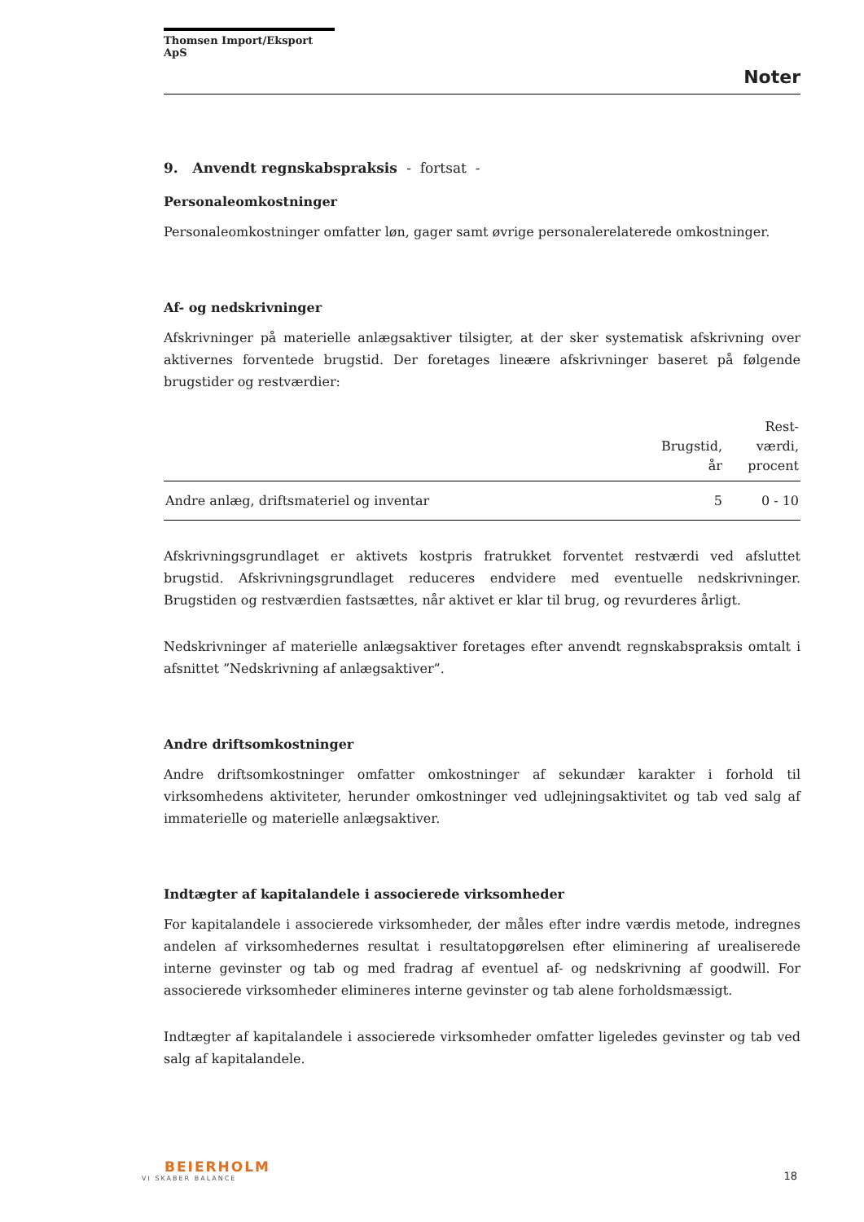Thomsen Import/Eksport ApS
Noter
9. Anvendt regnskabspraksis - fortsat -
Personaleomkostninger
Personaleomkostninger omfatter løn, gager samt øvrige personalerelaterede omkostninger.
Af- og nedskrivninger
Afskrivninger på materielle anlægsaktiver tilsigter, at der sker systematisk afskrivning over aktivernes forventede brugstid. Der foretages lineære afskrivninger baseret på følgende brugstider og restværdier:
| | Brugstid, år | Rest- værdi, procent |
| --- | --- | --- |
| Andre anlæg, driftsmateriel og inventar | 5 | 0 - 10 |
Afskrivningsgrundlaget er aktivets kostpris fratrukket forventet restværdi ved afsluttet brugstid. Afskrivningsgrundlaget reduceres endvidere med eventuelle nedskrivninger. Brugstiden og restværdien fastsættes, når aktivet er klar til brug, og revurderes årligt.
Nedskrivninger af materielle anlægsaktiver foretages efter anvendt regnskabspraksis omtalt i afsnittet ”Nedskrivning af anlægsaktiver”.
Andre driftsomkostninger
Andre driftsomkostninger omfatter omkostninger af sekundær karakter i forhold til virksomhedens aktiviteter, herunder omkostninger ved udlejningsaktivitet og tab ved salg af immaterielle og materielle anlægsaktiver.
Indtægter af kapitalandele i associerede virksomheder
For kapitalandele i associerede virksomheder, der måles efter indre værdis metode, indregnes andelen af virksomhedernes resultat i resultatopgørelsen efter eliminering af urealiserede interne gevinster og tab og med fradrag af eventuel af- og nedskrivning af goodwill. For associerede virksomheder elimineres interne gevinster og tab alene forholdsmæssigt.
Indtægter af kapitalandele i associerede virksomheder omfatter ligeledes gevinster og tab ved salg af kapitalandele.
BEIERHOLM
VI SKABER BALANCE
18